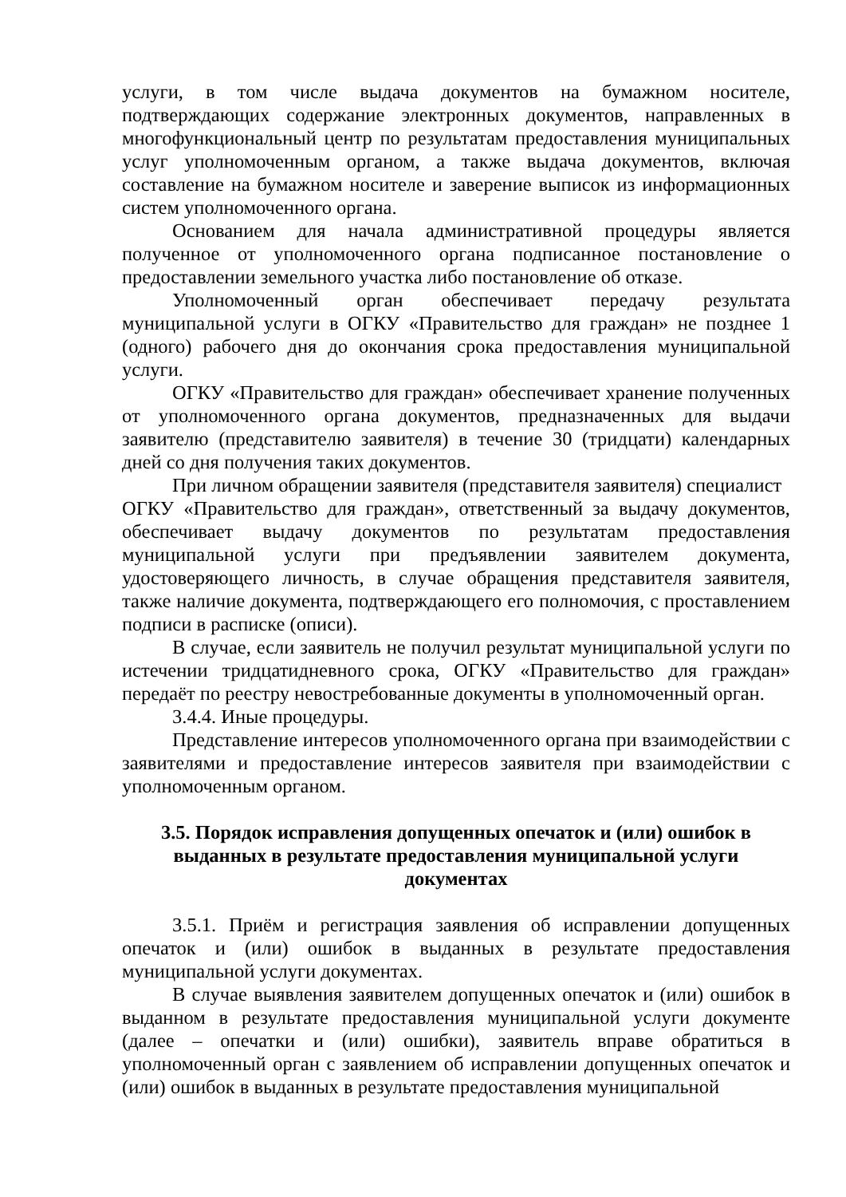услуги, в том числе выдача документов на бумажном носителе, подтверждающих содержание электронных документов, направленных в многофункциональный центр по результатам предоставления муниципальных услуг уполномоченным органом, а также выдача документов, включая составление на бумажном носителе и заверение выписок из информационных систем уполномоченного органа.
Основанием для начала административной процедуры является полученное от уполномоченного органа подписанное постановление о предоставлении земельного участка либо постановление об отказе.
Уполномоченный орган обеспечивает передачу результата муниципальной услуги в ОГКУ «Правительство для граждан» не позднее 1 (одного) рабочего дня до окончания срока предоставления муниципальной услуги.
ОГКУ «Правительство для граждан» обеспечивает хранение полученных от уполномоченного органа документов, предназначенных для выдачи заявителю (представителю заявителя) в течение 30 (тридцати) календарных дней со дня получения таких документов.
При личном обращении заявителя (представителя заявителя) специалист
ОГКУ «Правительство для граждан», ответственный за выдачу документов, обеспечивает выдачу документов по результатам предоставления муниципальной услуги при предъявлении заявителем документа, удостоверяющего личность, в случае обращения представителя заявителя, также наличие документа, подтверждающего его полномочия, с проставлением подписи в расписке (описи).
В случае, если заявитель не получил результат муниципальной услуги по истечении тридцатидневного срока, ОГКУ «Правительство для граждан» передаёт по реестру невостребованные документы в уполномоченный орган.
3.4.4. Иные процедуры.
Представление интересов уполномоченного органа при взаимодействии с заявителями и предоставление интересов заявителя при взаимодействии с уполномоченным органом.
3.5. Порядок исправления допущенных опечаток и (или) ошибок в выданных в результате предоставления муниципальной услуги документах
3.5.1. Приём и регистрация заявления об исправлении допущенных опечаток и (или) ошибок в выданных в результате предоставления муниципальной услуги документах.
В случае выявления заявителем допущенных опечаток и (или) ошибок в выданном в результате предоставления муниципальной услуги документе (далее – опечатки и (или) ошибки), заявитель вправе обратиться в уполномоченный орган с заявлением об исправлении допущенных опечаток и (или) ошибок в выданных в результате предоставления муниципальной